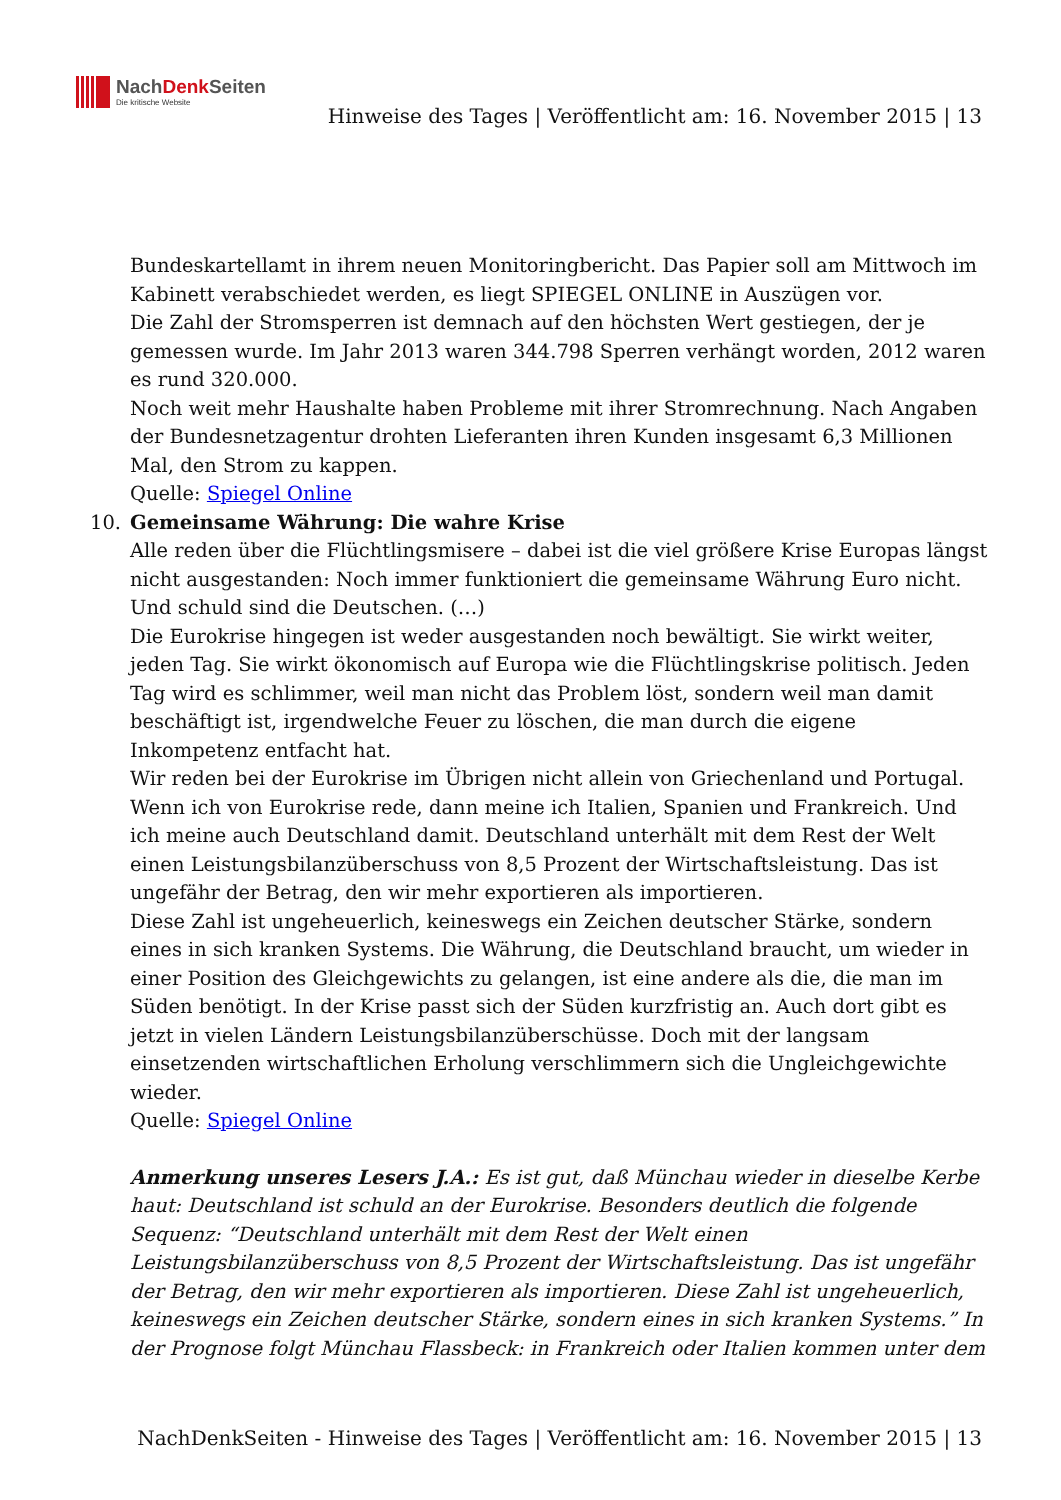NachDenk Seiten
Die kritische Website
Hinweise des Tages | Veröffentlicht am: 16. November 2015 | 13
Bundeskartellamt in ihrem neuen Monitoringbericht. Das Papier soll am Mittwoch im Kabinett verabschiedet werden, es liegt SPIEGEL ONLINE in Auszügen vor.
Die Zahl der Stromsperren ist demnach auf den höchsten Wert gestiegen, der je gemessen wurde. Im Jahr 2013 waren 344.798 Sperren verhängt worden, 2012 waren es rund 320.000.
Noch weit mehr Haushalte haben Probleme mit ihrer Stromrechnung. Nach Angaben der Bundesnetzagentur drohten Lieferanten ihren Kunden insgesamt 6,3 Millionen Mal, den Strom zu kappen.
Quelle: Spiegel Online
10. Gemeinsame Währung: Die wahre Krise
Alle reden über die Flüchtlingsmisere – dabei ist die viel größere Krise Europas längst nicht ausgestanden: Noch immer funktioniert die gemeinsame Währung Euro nicht. Und schuld sind die Deutschen. (…)
Die Eurokrise hingegen ist weder ausgestanden noch bewältigt. Sie wirkt weiter, jeden Tag. Sie wirkt ökonomisch auf Europa wie die Flüchtlingskrise politisch. Jeden Tag wird es schlimmer, weil man nicht das Problem löst, sondern weil man damit beschäftigt ist, irgendwelche Feuer zu löschen, die man durch die eigene Inkompetenz entfacht hat.
Wir reden bei der Eurokrise im Übrigen nicht allein von Griechenland und Portugal. Wenn ich von Eurokrise rede, dann meine ich Italien, Spanien und Frankreich. Und ich meine auch Deutschland damit. Deutschland unterhält mit dem Rest der Welt einen Leistungsbilanzüberschuss von 8,5 Prozent der Wirtschaftsleistung. Das ist ungefähr der Betrag, den wir mehr exportieren als importieren.
Diese Zahl ist ungeheuerlich, keineswegs ein Zeichen deutscher Stärke, sondern eines in sich kranken Systems. Die Währung, die Deutschland braucht, um wieder in einer Position des Gleichgewichts zu gelangen, ist eine andere als die, die man im Süden benötigt. In der Krise passt sich der Süden kurzfristig an. Auch dort gibt es jetzt in vielen Ländern Leistungsbilanzüberschüsse. Doch mit der langsam einsetzenden wirtschaftlichen Erholung verschlimmern sich die Ungleichgewichte wieder.
Quelle: Spiegel Online
Anmerkung unseres Lesers J.A.: Es ist gut, daß Münchau wieder in dieselbe Kerbe haut: Deutschland ist schuld an der Eurokrise. Besonders deutlich die folgende Sequenz: “Deutschland unterhält mit dem Rest der Welt einen Leistungsbilanzüberschuss von 8,5 Prozent der Wirtschaftsleistung. Das ist ungefähr der Betrag, den wir mehr exportieren als importieren. Diese Zahl ist ungeheuerlich, keineswegs ein Zeichen deutscher Stärke, sondern eines in sich kranken Systems.” In der Prognose folgt Münchau Flassbeck: in Frankreich oder Italien kommen unter dem
NachDenkSeiten - Hinweise des Tages | Veröffentlicht am: 16. November 2015 | 13